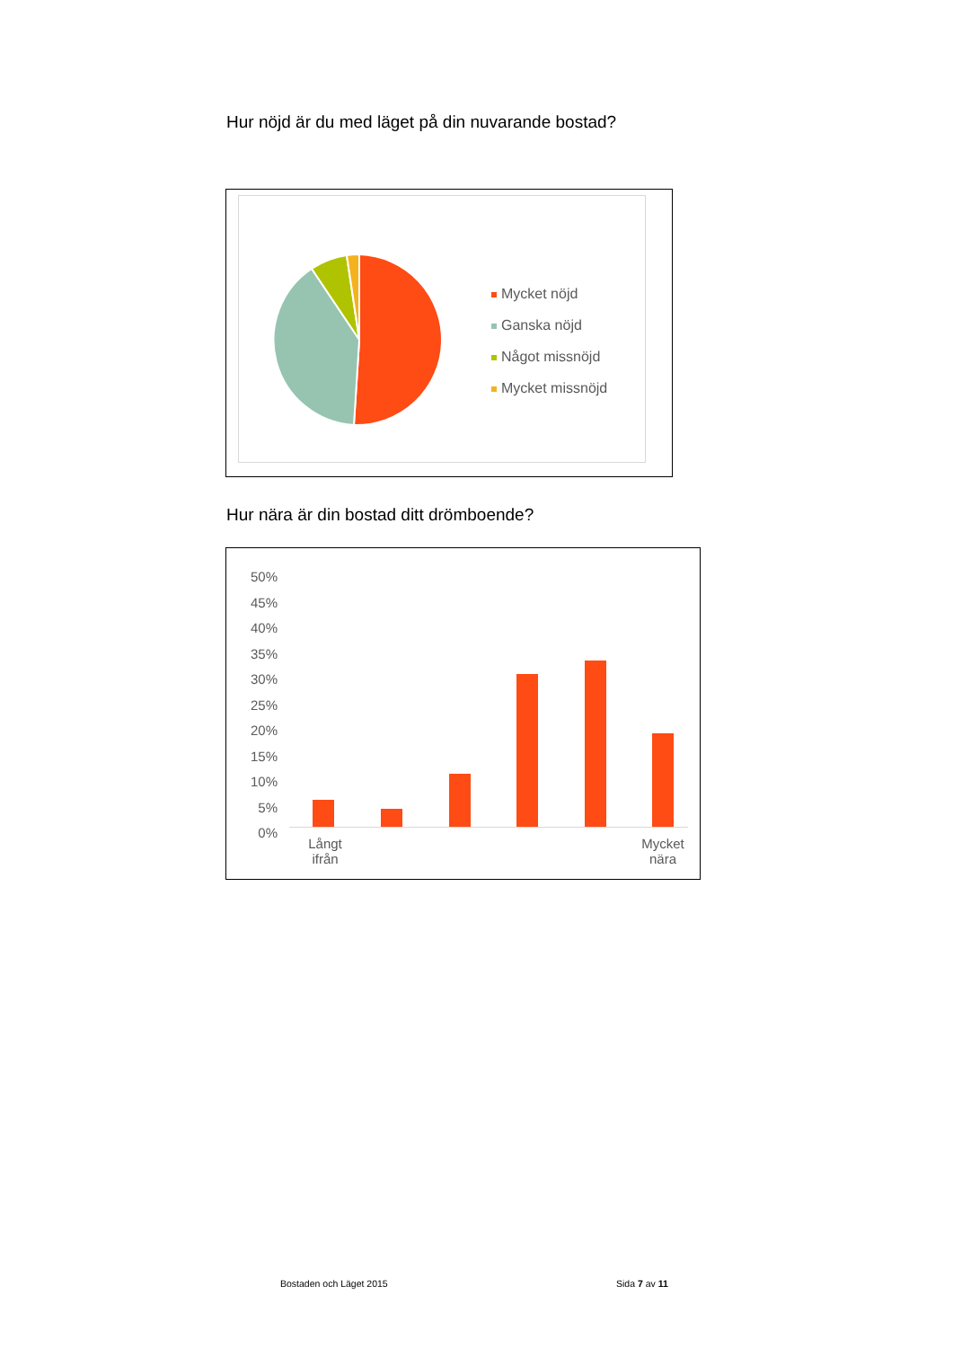Hur nöjd är du med läget på din nuvarande bostad?
Mycket nöjd
Ganska nöjd
Något missnöjd
Mycket missnöjd
Hur nära är din bostad ditt drömboende?
50%
45%
40%
35%
30%
25%
20%
15%
10%
5%
0%
Långt ifrån
Mycket nära
Bostaden och Läget 2015 Sida 7 av 11